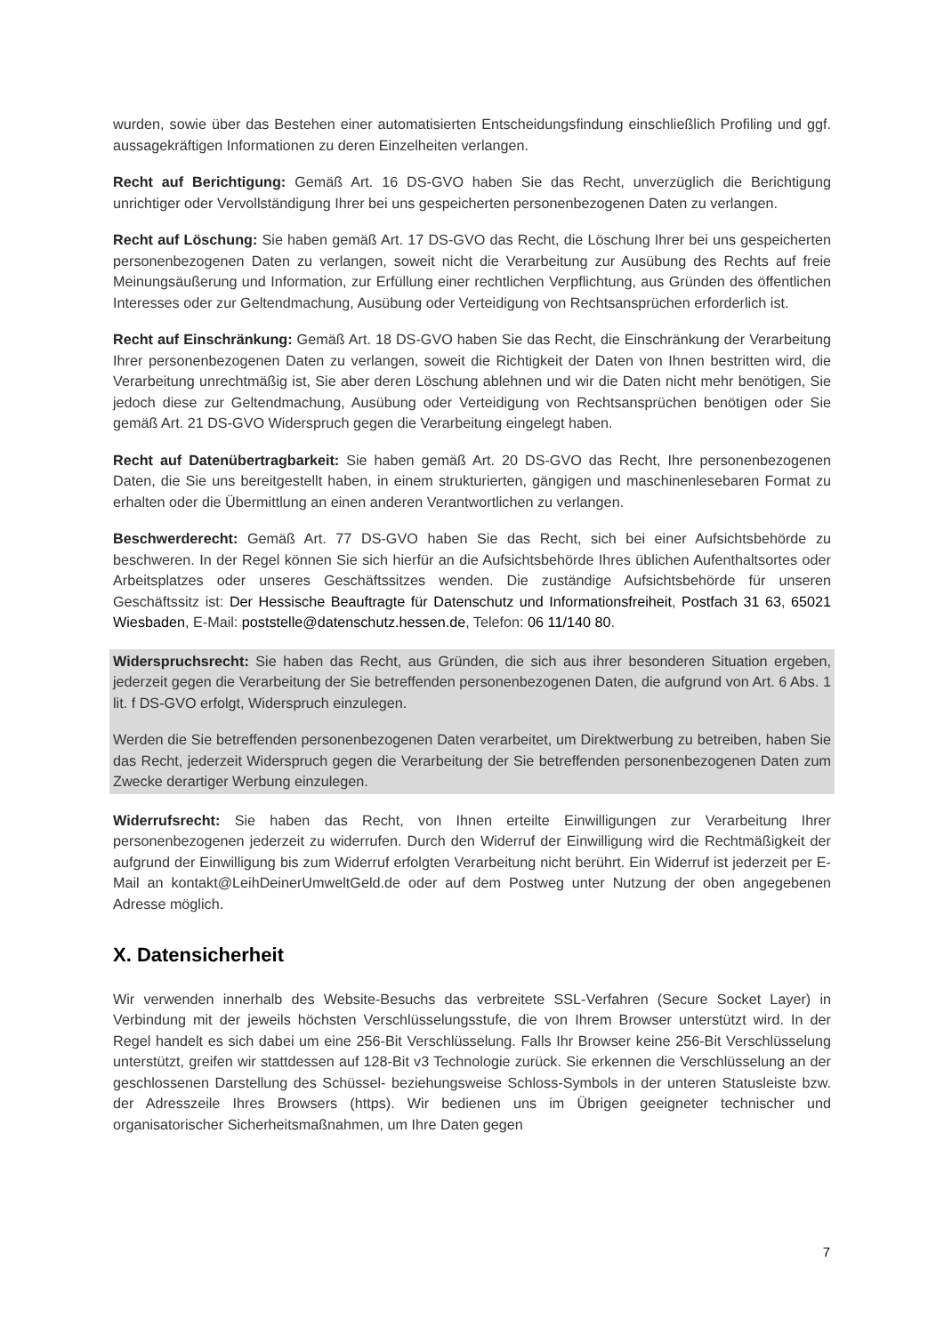wurden, sowie über das Bestehen einer automatisierten Entscheidungsfindung einschließlich Profiling und ggf. aussagekräftigen Informationen zu deren Einzelheiten verlangen.
Recht auf Berichtigung: Gemäß Art. 16 DS-GVO haben Sie das Recht, unverzüglich die Berichtigung unrichtiger oder Vervollständigung Ihrer bei uns gespeicherten personenbezogenen Daten zu verlangen.
Recht auf Löschung: Sie haben gemäß Art. 17 DS-GVO das Recht, die Löschung Ihrer bei uns gespeicherten personenbezogenen Daten zu verlangen, soweit nicht die Verarbeitung zur Ausübung des Rechts auf freie Meinungsäußerung und Information, zur Erfüllung einer rechtlichen Verpflichtung, aus Gründen des öffentlichen Interesses oder zur Geltendmachung, Ausübung oder Verteidigung von Rechtsansprüchen erforderlich ist.
Recht auf Einschränkung: Gemäß Art. 18 DS-GVO haben Sie das Recht, die Einschränkung der Verarbeitung Ihrer personenbezogenen Daten zu verlangen, soweit die Richtigkeit der Daten von Ihnen bestritten wird, die Verarbeitung unrechtmäßig ist, Sie aber deren Löschung ablehnen und wir die Daten nicht mehr benötigen, Sie jedoch diese zur Geltendmachung, Ausübung oder Verteidigung von Rechtsansprüchen benötigen oder Sie gemäß Art. 21 DS-GVO Widerspruch gegen die Verarbeitung eingelegt haben.
Recht auf Datenübertragbarkeit: Sie haben gemäß Art. 20 DS-GVO das Recht, Ihre personenbezogenen Daten, die Sie uns bereitgestellt haben, in einem strukturierten, gängigen und maschinenlesebaren Format zu erhalten oder die Übermittlung an einen anderen Verantwortlichen zu verlangen.
Beschwerderecht: Gemäß Art. 77 DS-GVO haben Sie das Recht, sich bei einer Aufsichtsbehörde zu beschweren. In der Regel können Sie sich hierfür an die Aufsichtsbehörde Ihres üblichen Aufenthaltsortes oder Arbeitsplatzes oder unseres Geschäftssitzes wenden. Die zuständige Aufsichtsbehörde für unseren Geschäftssitz ist: Der Hessische Beauftragte für Datenschutz und Informationsfreiheit, Postfach 31 63, 65021 Wiesbaden, E-Mail: poststelle@datenschutz.hessen.de, Telefon: 06 11/140 80.
Widerspruchsrecht: Sie haben das Recht, aus Gründen, die sich aus ihrer besonderen Situation ergeben, jederzeit gegen die Verarbeitung der Sie betreffenden personenbezogenen Daten, die aufgrund von Art. 6 Abs. 1 lit. f DS-GVO erfolgt, Widerspruch einzulegen.
Werden die Sie betreffenden personenbezogenen Daten verarbeitet, um Direktwerbung zu betreiben, haben Sie das Recht, jederzeit Widerspruch gegen die Verarbeitung der Sie betreffenden personenbezogenen Daten zum Zwecke derartiger Werbung einzulegen.
Widerrufsrecht: Sie haben das Recht, von Ihnen erteilte Einwilligungen zur Verarbeitung Ihrer personenbezogenen jederzeit zu widerrufen. Durch den Widerruf der Einwilligung wird die Rechtmäßigkeit der aufgrund der Einwilligung bis zum Widerruf erfolgten Verarbeitung nicht berührt. Ein Widerruf ist jederzeit per E-Mail an kontakt@LeihDeinerUmweltGeld.de oder auf dem Postweg unter Nutzung der oben angegebenen Adresse möglich.
X. Datensicherheit
Wir verwenden innerhalb des Website-Besuchs das verbreitete SSL-Verfahren (Secure Socket Layer) in Verbindung mit der jeweils höchsten Verschlüsselungsstufe, die von Ihrem Browser unterstützt wird. In der Regel handelt es sich dabei um eine 256-Bit Verschlüsselung. Falls Ihr Browser keine 256-Bit Verschlüsselung unterstützt, greifen wir stattdessen auf 128-Bit v3 Technologie zurück. Sie erkennen die Verschlüsselung an der geschlossenen Darstellung des Schüssel- beziehungsweise Schloss-Symbols in der unteren Statusleiste bzw. der Adresszeile Ihres Browsers (https). Wir bedienen uns im Übrigen geeigneter technischer und organisatorischer Sicherheitsmaßnahmen, um Ihre Daten gegen
7